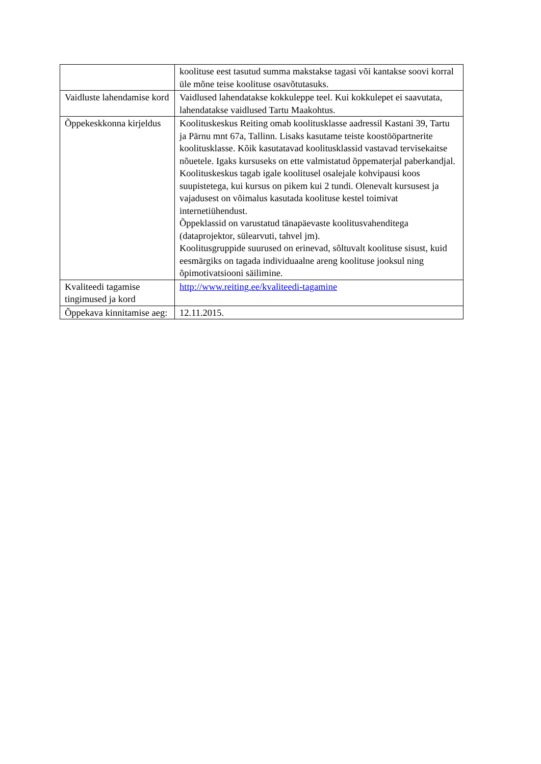| | koolituse eest tasutud summa makstakse tagasi või kantakse soovi korral üle mõne teise koolituse osavõtutasuks. |
| Vaidluste lahendamise kord | Vaidlused lahendatakse kokkuleppe teel. Kui kokkulepet ei saavutata, lahendatakse vaidlused Tartu Maakohtus. |
| Õppekeskkonna kirjeldus | Koolituskeskus Reiting omab koolitusklasse aadressil Kastani 39, Tartu ja Pärnu mnt 67a, Tallinn. Lisaks kasutame teiste koostööpartnerite koolitusklasse. Kõik kasutatavad koolitusklassid vastavad tervisekaitse nõuetele. Igaks kursuseks on ette valmistatud õppematerjal paberkandjal. Koolituskeskus tagab igale koolitusel osalejale kohvipausi koos suupistetega, kui kursus on pikem kui 2 tundi. Olenevalt kursusest ja vajadusest on võimalus kasutada koolituse kestel toimivat internetiühendust. Õppeklassid on varustatud tänapäevaste koolitusvahenditega (dataprojektor, sülearvuti, tahvel jm). Koolitusgruppide suurused on erinevad, sõltuvalt koolituse sisust, kuid eesmärgiks on tagada individuaalne areng koolituse jooksul ning õpimotivatsiooni säilimine. |
| Kvaliteedi tagamise tingimused ja kord | http://www.reiting.ee/kvaliteedi-tagamine |
| Õppekava kinnitamise aeg: | 12.11.2015. |